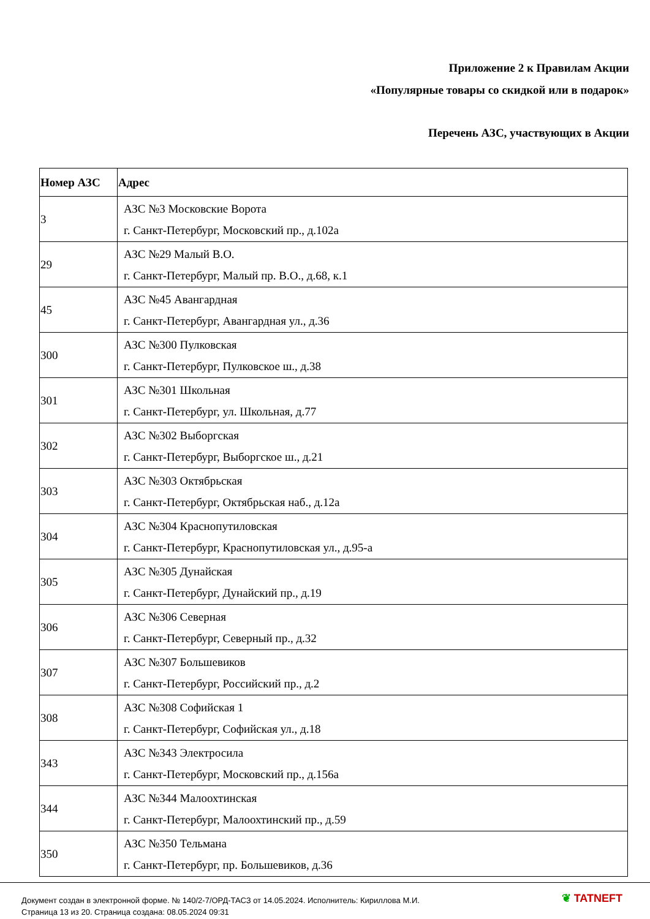Приложение 2 к Правилам Акции
«Популярные товары со скидкой или в подарок»
Перечень АЗС, участвующих в Акции
| Номер АЗС | Адрес |
| --- | --- |
| 3 | АЗС №3 Московские Ворота г. Санкт-Петербург, Московский пр., д.102а |
| 29 | АЗС №29 Малый В.О. г. Санкт-Петербург, Малый пр. В.О., д.68, к.1 |
| 45 | АЗС №45 Авангардная г. Санкт-Петербург, Авангардная ул., д.36 |
| 300 | АЗС №300 Пулковская г. Санкт-Петербург, Пулковское ш., д.38 |
| 301 | АЗС №301 Школьная г. Санкт-Петербург, ул. Школьная, д.77 |
| 302 | АЗС №302 Выборгская г. Санкт-Петербург, Выборгское ш., д.21 |
| 303 | АЗС №303 Октябрьская г. Санкт-Петербург, Октябрьская наб., д.12а |
| 304 | АЗС №304 Краснопутиловская г. Санкт-Петербург, Краснопутиловская ул., д.95-а |
| 305 | АЗС №305 Дунайская г. Санкт-Петербург, Дунайский пр., д.19 |
| 306 | АЗС №306 Северная г. Санкт-Петербург, Северный пр., д.32 |
| 307 | АЗС №307 Большевиков г. Санкт-Петербург, Российский пр., д.2 |
| 308 | АЗС №308 Софийская 1 г. Санкт-Петербург, Софийская ул., д.18 |
| 343 | АЗС №343 Электросила г. Санкт-Петербург, Московский пр., д.156а |
| 344 | АЗС №344 Малоохтинская г. Санкт-Петербург, Малоохтинский пр., д.59 |
| 350 | АЗС №350 Тельмана г. Санкт-Петербург, пр. Большевиков, д.36 |
Документ создан в электронной форме. № 140/2-7/ОРД-ТАСЗ от 14.05.2024. Исполнитель: Кириллова М.И.
Страница 13 из 20. Страница создана: 08.05.2024 09:31
❦ TATNEFT